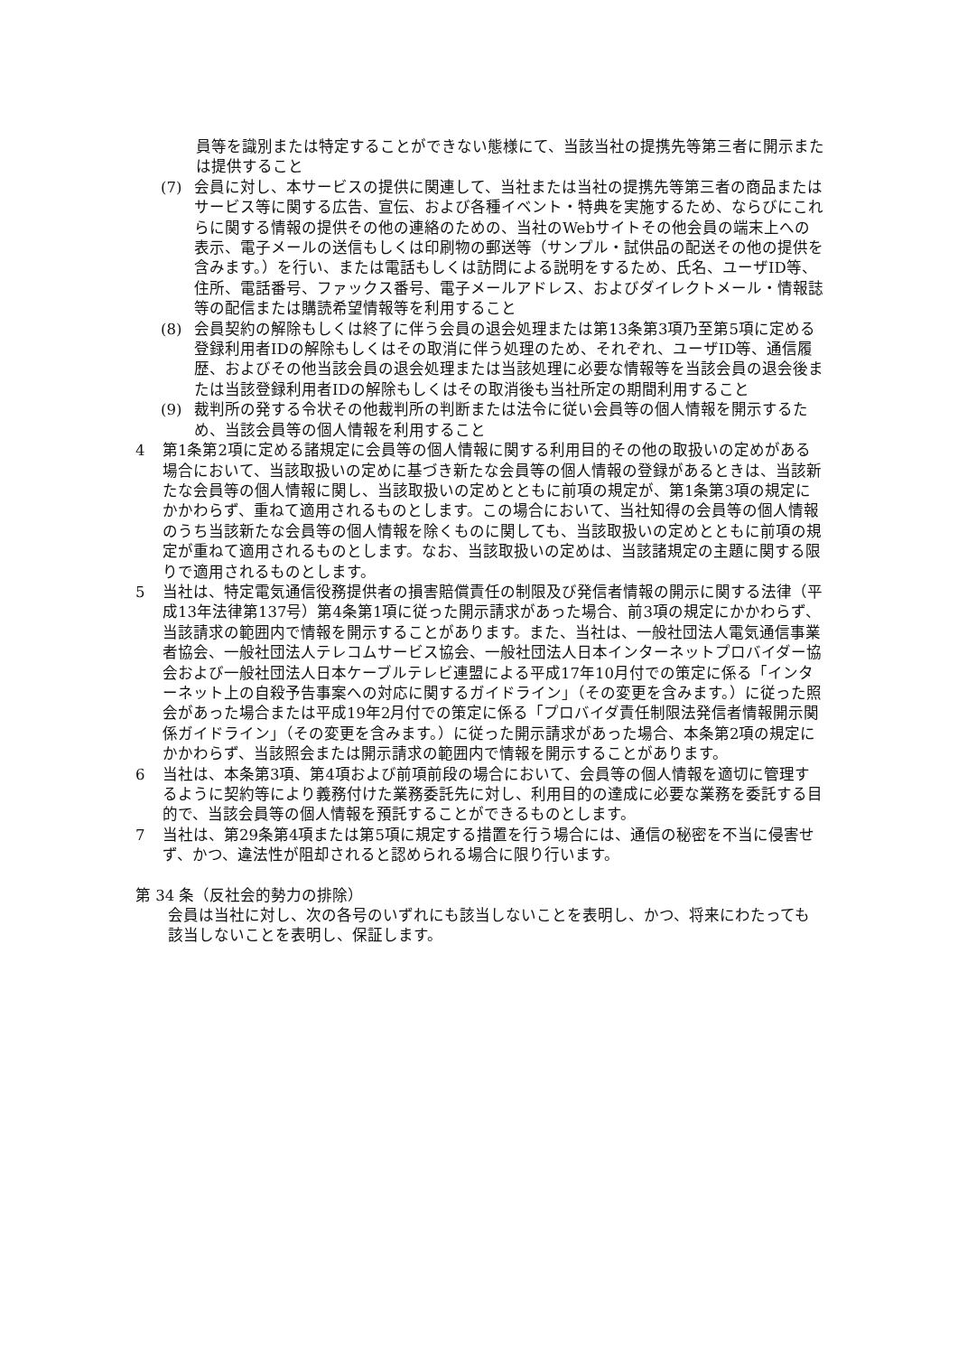員等を識別または特定することができない態様にて、当該当社の提携先等第三者に開示または提供すること
(7) 会員に対し、本サービスの提供に関連して、当社または当社の提携先等第三者の商品またはサービス等に関する広告、宣伝、および各種イベント・特典を実施するため、ならびにこれらに関する情報の提供その他の連絡のための、当社のWebサイトその他会員の端末上への表示、電子メールの送信もしくは印刷物の郵送等（サンプル・試供品の配送その他の提供を含みます。）を行い、または電話もしくは訪問による説明をするため、氏名、ユーザID等、住所、電話番号、ファックス番号、電子メールアドレス、およびダイレクトメール・情報誌等の配信または購読希望情報等を利用すること
(8) 会員契約の解除もしくは終了に伴う会員の退会処理または第13条第3項乃至第5項に定める登録利用者IDの解除もしくはその取消に伴う処理のため、それぞれ、ユーザID等、通信履歴、およびその他当該会員の退会処理または当該処理に必要な情報等を当該会員の退会後または当該登録利用者IDの解除もしくはその取消後も当社所定の期間利用すること
(9) 裁判所の発する令状その他裁判所の判断または法令に従い会員等の個人情報を開示するため、当該会員等の個人情報を利用すること
4 第1条第2項に定める諸規定に会員等の個人情報に関する利用目的その他の取扱いの定めがある場合において、当該取扱いの定めに基づき新たな会員等の個人情報の登録があるときは、当該新たな会員等の個人情報に関し、当該取扱いの定めとともに前項の規定が、第1条第3項の規定にかかわらず、重ねて適用されるものとします。この場合において、当社知得の会員等の個人情報のうち当該新たな会員等の個人情報を除くものに関しても、当該取扱いの定めとともに前項の規定が重ねて適用されるものとします。なお、当該取扱いの定めは、当該諸規定の主題に関する限りで適用されるものとします。
5 当社は、特定電気通信役務提供者の損害賠償責任の制限及び発信者情報の開示に関する法律（平成13年法律第137号）第4条第1項に従った開示請求があった場合、前3項の規定にかかわらず、当該請求の範囲内で情報を開示することがあります。また、当社は、一般社団法人電気通信事業者協会、一般社団法人テレコムサービス協会、一般社団法人日本インターネットプロバイダー協会および一般社団法人日本ケーブルテレビ連盟による平成17年10月付での策定に係る「インターネット上の自殺予告事案への対応に関するガイドライン」（その変更を含みます。）に従った照会があった場合または平成19年2月付での策定に係る「プロバイダ責任制限法発信者情報開示関係ガイドライン」（その変更を含みます。）に従った開示請求があった場合、本条第2項の規定にかかわらず、当該照会または開示請求の範囲内で情報を開示することがあります。
6 当社は、本条第3項、第4項および前項前段の場合において、会員等の個人情報を適切に管理するように契約等により義務付けた業務委託先に対し、利用目的の達成に必要な業務を委託する目的で、当該会員等の個人情報を預託することができるものとします。
7 当社は、第29条第4項または第5項に規定する措置を行う場合には、通信の秘密を不当に侵害せず、かつ、違法性が阻却されると認められる場合に限り行います。
第 34 条（反社会的勢力の排除）
会員は当社に対し、次の各号のいずれにも該当しないことを表明し、かつ、将来にわたっても該当しないことを表明し、保証します。